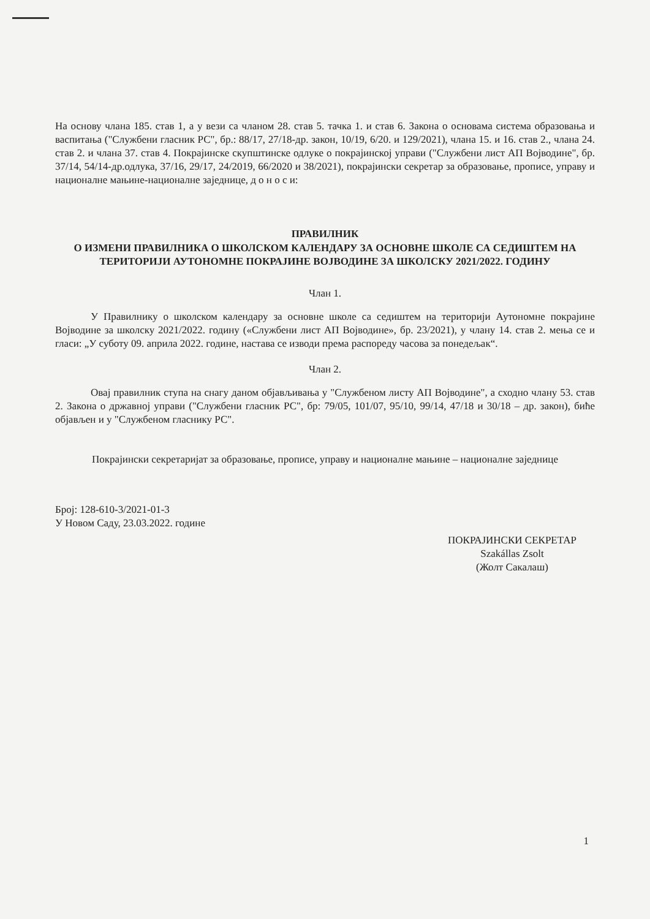На основу члана 185. став 1, а у вези са чланом 28. став 5. тачка 1. и став 6. Закона о основама система образовања и васпитања ("Службени гласник РС", бр.: 88/17, 27/18-др. закон, 10/19, 6/20. и 129/2021), члана 15. и 16. став 2., члана 24. став 2. и члана 37. став 4. Покрајинске скупштинске одлуке о покрајинској управи ("Службени лист АП Војводине", бр. 37/14, 54/14-др.одлука, 37/16, 29/17, 24/2019, 66/2020 и 38/2021), покрајински секретар за образовање, прописе, управу и националне мањине-националне заједнице, д о н о с и:
ПРАВИЛНИК
О ИЗМЕНИ ПРАВИЛНИКА О ШКОЛСКОМ КАЛЕНДАРУ ЗА ОСНОВНЕ ШКОЛЕ СА СЕДИШТЕМ НА ТЕРИТОРИЈИ АУТОНОМНЕ ПОКРАЈИНЕ ВОЈВОДИНЕ ЗА ШКОЛСКУ 2021/2022. ГОДИНУ
Члан 1.
У Правилнику о школском календару за основне школе са седиштем на територији Аутономне покрајине Војводине за школску 2021/2022. годину («Службени лист АП Војводине», бр. 23/2021), у члану 14. став 2. мења се и гласи: „У суботу 09. априла 2022. године, настава се изводи према распореду часова за понедељак“.
Члан 2.
Овај правилник ступа на снагу даном објављивања у "Службеном листу АП Војводине", а сходно члану 53. став 2. Закона о државној управи ("Службени гласник РС", бр: 79/05, 101/07, 95/10, 99/14, 47/18 и 30/18 – др. закон), биће објављен и у "Службеном гласнику РС".
Покрајински секретаријат за образовање, прописе, управу и националне мањине – националне заједнице
Број: 128-610-3/2021-01-3
У Новом Саду, 23.03.2022. године
ПОКРАЈИНСКИ СЕКРЕТАР
Szakállas Zsolt
(Жолт Сакалаш)
1